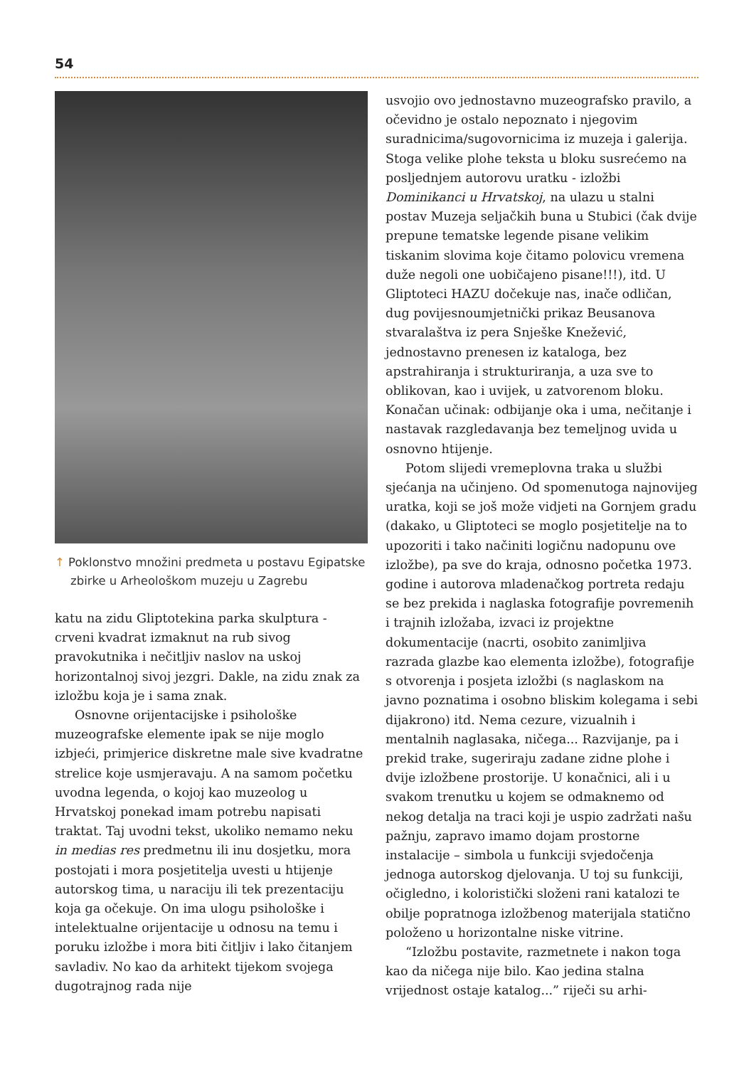54
↑ Poklonstvo množini predmeta u postavu Egipatske zbirke u Arheološkom muzeju u Zagrebu
katu na zidu Gliptotekina parka skulptura - crveni kvadrat izmaknut na rub sivog pravokutnika i nečitljiv naslov na uskoj horizontalnoj sivoj jezgri. Dakle, na zidu znak za izložbu koja je i sama znak.
Osnovne orijentacijske i psihološke muzeografske elemente ipak se nije moglo izbjeći, primjerice diskretne male sive kvadratne strelice koje usmjeravaju. A na samom početku uvodna legenda, o kojoj kao muzeolog u Hrvatskoj ponekad imam potrebu napisati traktat. Taj uvodni tekst, ukoliko nemamo neku in medias res predmetnu ili inu dosjetku, mora postojati i mora posjetitelja uvesti u htijenje autorskog tima, u naraciju ili tek prezentaciju koja ga očekuje. On ima ulogu psihološke i intelektualne orijentacije u odnosu na temu i poruku izložbe i mora biti čitljiv i lako čitanjem savladiv. No kao da arhitekt tijekom svojega dugotrajnog rada nije
usvojio ovo jednostavno muzeografsko pravilo, a očevidno je ostalo nepoznato i njegovim suradnicima/sugovornicima iz muzeja i galerija. Stoga velike plohe teksta u bloku susrećemo na posljednjem autorovu uratku - izložbi Dominikanci u Hrvatskoj, na ulazu u stalni postav Muzeja seljačkih buna u Stubici (čak dvije prepune tematske legende pisane velikim tiskanim slovima koje čitamo polovicu vremena duže negoli one uobičajeno pisane!!!), itd. U Gliptoteci HAZU dočekuje nas, inače odličan, dug povijesnoumjetnički prikaz Beusanova stvaralaštva iz pera Snješke Knežević, jednostavno prenesen iz kataloga, bez apstrahiranja i strukturiranja, a uza sve to oblikovan, kao i uvijek, u zatvorenom bloku. Konačan učinak: odbijanje oka i uma, nečitanje i nastavak razgledavanja bez temeljnog uvida u osnovno htijenje.
Potom slijedi vremeplovna traka u službi sjećanja na učinjeno. Od spomenutoga najnovijeg uratka, koji se još može vidjeti na Gornjem gradu (dakako, u Gliptoteci se moglo posjetitelje na to upozoriti i tako načiniti logičnu nadopunu ove izložbe), pa sve do kraja, odnosno početka 1973. godine i autorova mladenačkog portreta redaju se bez prekida i naglaska fotografije povremenih i trajnih izložaba, izvaci iz projektne dokumentacije (nacrti, osobito zanimljiva razrada glazbe kao elementa izložbe), fotografije s otvorenja i posjeta izložbi (s naglaskom na javno poznatima i osobno bliskim kolegama i sebi dijakrono) itd. Nema cezure, vizualnih i mentalnih naglasaka, ničega... Razvijanje, pa i prekid trake, sugeriraju zadane zidne plohe i dvije izložbene prostorije. U konačnici, ali i u svakom trenutku u kojem se odmaknemo od nekog detalja na traci koji je uspio zadržati našu pažnju, zapravo imamo dojam prostorne instalacije – simbola u funkciji svjedočenja jednoga autorskog djelovanja. U toj su funkciji, očigledno, i koloristički složeni rani katalozi te obilje popratnoga izložbenog materijala statično položeno u horizontalne niske vitrine.
“Izložbu postavite, razmetnete i nakon toga kao da ničega nije bilo. Kao jedina stalna vrijednost ostaje katalog...” riječi su arhi-